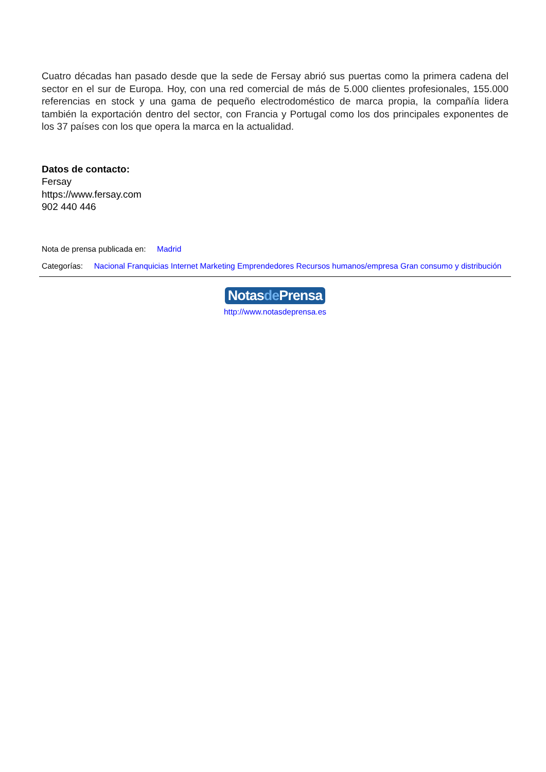Cuatro décadas han pasado desde que la sede de Fersay abrió sus puertas como la primera cadena del sector en el sur de Europa. Hoy, con una red comercial de más de 5.000 clientes profesionales, 155.000 referencias en stock y una gama de pequeño electrodoméstico de marca propia, la compañía lidera también la exportación dentro del sector, con Francia y Portugal como los dos principales exponentes de los 37 países con los que opera la marca en la actualidad.
Datos de contacto:
Fersay
https://www.fersay.com
902 440 446
Nota de prensa publicada en: Madrid
Categorías: Nacional Franquicias Internet Marketing Emprendedores Recursos humanos/empresa Gran consumo y distribución
Notasde Prensa
http://www.notasdeprensa.es